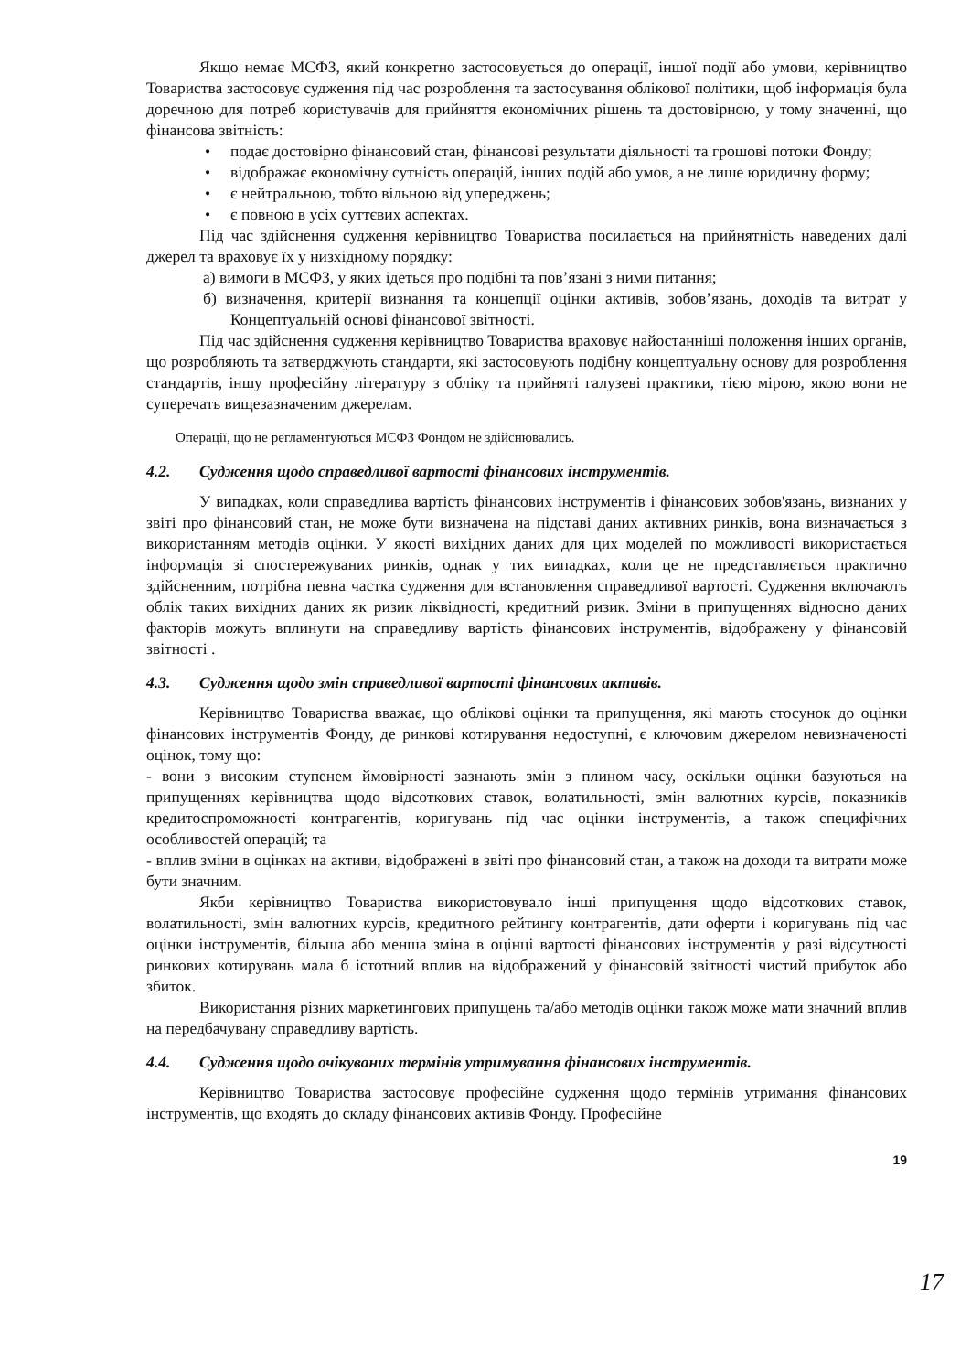Якщо немає МСФЗ, який конкретно застосовується до операції, іншої події або умови, керівництво Товариства застосовує судження під час розроблення та застосування облікової політики, щоб інформація була доречною для потреб користувачів для прийняття економічних рішень та достовірною, у тому значенні, що фінансова звітність:
• подає достовірно фінансовий стан, фінансові результати діяльності та грошові потоки Фонду;
• відображає економічну сутність операцій, інших подій або умов, а не лише юридичну форму;
• є нейтральною, тобто вільною від упереджень;
• є повною в усіх суттєвих аспектах.
Під час здійснення судження керівництво Товариства посилається на прийнятність наведених далі джерел та враховує їх у низхідному порядку:
а) вимоги в МСФЗ, у яких ідеться про подібні та пов’язані з ними питання;
б) визначення, критерії визнання та концепції оцінки активів, зобов’язань, доходів та витрат у Концептуальній основі фінансової звітності.
Під час здійснення судження керівництво Товариства враховує найостанніші положення інших органів, що розробляють та затверджують стандарти, які застосовують подібну концептуальну основу для розроблення стандартів, іншу професійну літературу з обліку та прийняті галузеві практики, тією мірою, якою вони не суперечать вищезазначеним джерелам.
Операції, що не регламентуються МСФЗ Фондом не здійснювались.
4.2. Судження щодо справедливої вартості фінансових інструментів.
У випадках, коли справедлива вартість фінансових інструментів і фінансових зобов'язань, визнаних у звіті про фінансовий стан, не може бути визначена на підставі даних активних ринків, вона визначається з використанням методів оцінки. У якості вихідних даних для цих моделей по можливості використається інформація зі спостережуваних ринків, однак у тих випадках, коли це не представляється практично здійсненним, потрібна певна частка судження для встановлення справедливої вартості. Судження включають облік таких вихідних даних як ризик ліквідності, кредитний ризик. Зміни в припущеннях відносно даних факторів можуть вплинути на справедливу вартість фінансових інструментів, відображену у фінансовій звітності .
4.3. Судження щодо змін справедливої вартості фінансових активів.
Керівництво Товариства вважає, що облікові оцінки та припущення, які мають стосунок до оцінки фінансових інструментів Фонду, де ринкові котирування недоступні, є ключовим джерелом невизначеності оцінок, тому що:
- вони з високим ступенем ймовірності зазнають змін з плином часу, оскільки оцінки базуються на припущеннях керівництва щодо відсоткових ставок, волатильності, змін валютних курсів, показників кредитоспроможності контрагентів, коригувань під час оцінки інструментів, а також специфічних особливостей операцій; та
- вплив зміни в оцінках на активи, відображені в звіті про фінансовий стан, а також на доходи та витрати може бути значним.
Якби керівництво Товариства використовувало інші припущення щодо відсоткових ставок, волатильності, змін валютних курсів, кредитного рейтингу контрагентів, дати оферти і коригувань під час оцінки інструментів, більша або менша зміна в оцінці вартості фінансових інструментів у разі відсутності ринкових котирувань мала б істотний вплив на відображений у фінансовій звітності чистий прибуток або збиток.
Використання різних маркетингових припущень та/або методів оцінки також може мати значний вплив на передбачувану справедливу вартість.
4.4. Судження щодо очікуваних термінів утримування фінансових інструментів.
Керівництво Товариства застосовує професійне судження щодо термінів утримання фінансових інструментів, що входять до складу фінансових активів Фонду. Професійне
19
17